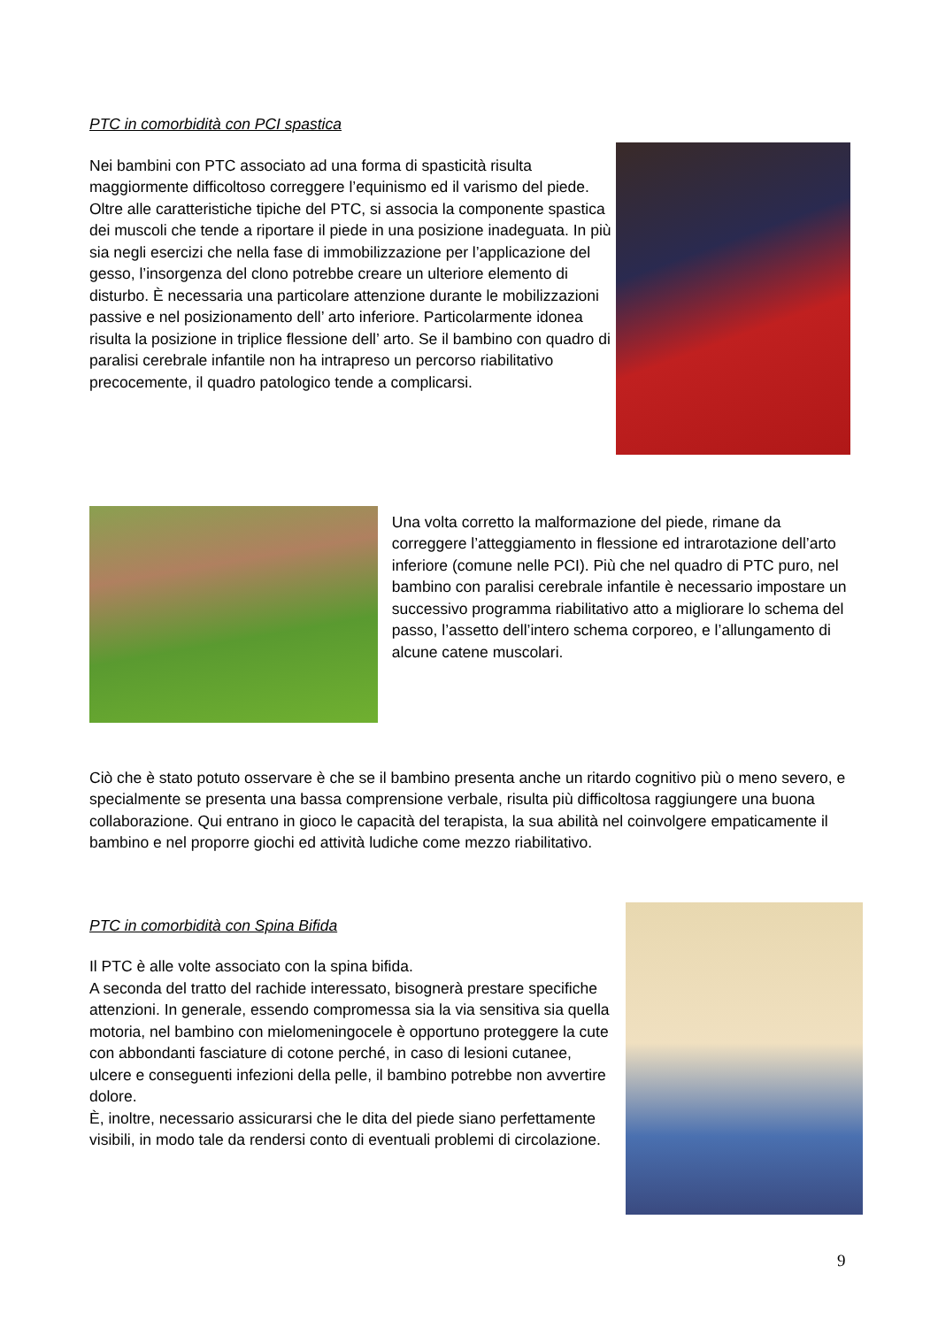PTC in comorbidità con PCI spastica
Nei bambini con PTC associato ad una forma di spasticità risulta maggiormente difficoltoso correggere l’equinismo ed il varismo del piede. Oltre alle caratteristiche tipiche del PTC, si associa la componente spastica dei muscoli che tende a riportare il piede in una posizione inadeguata. In più sia negli esercizi che nella fase di immobilizzazione per l’applicazione del gesso, l’insorgenza del clono potrebbe creare un ulteriore elemento di disturbo. È necessaria una particolare attenzione durante le mobilizzazioni passive e nel posizionamento dell’ arto inferiore. Particolarmente idonea risulta la posizione in triplice flessione dell’ arto. Se il bambino con quadro di paralisi cerebrale infantile non ha intrapreso un percorso riabilitativo precocemente, il quadro patologico tende a complicarsi.
Una volta corretto la malformazione del piede, rimane da correggere l’atteggiamento in flessione ed intrarotazione dell’arto inferiore (comune nelle PCI). Più che nel quadro di PTC puro, nel bambino con paralisi cerebrale infantile è necessario impostare un successivo programma riabilitativo atto a migliorare lo schema del passo, l’assetto dell’intero schema corporeo, e l’allungamento di alcune catene muscolari.
Ciò che è stato potuto osservare è che se il bambino presenta anche un ritardo cognitivo più o meno severo, e specialmente se presenta una bassa comprensione verbale, risulta più difficoltosa raggiungere una buona collaborazione. Qui entrano in gioco le capacità del terapista, la sua abilità nel coinvolgere empaticamente il bambino e nel proporre giochi ed attività ludiche come mezzo riabilitativo.
PTC in comorbidità con Spina Bifida
Il PTC è alle volte associato con la spina bifida.
A seconda del tratto del rachide interessato, bisognerà prestare specifiche attenzioni. In generale, essendo compromessa sia la via sensitiva sia quella motoria, nel bambino con mielomeningocele è opportuno proteggere la cute con abbondanti fasciature di cotone perché, in caso di lesioni cutanee, ulcere e conseguenti infezioni della pelle, il bambino potrebbe non avvertire dolore.
È, inoltre, necessario assicurarsi che le dita del piede siano perfettamente visibili, in modo tale da rendersi conto di eventuali problemi di circolazione.
9